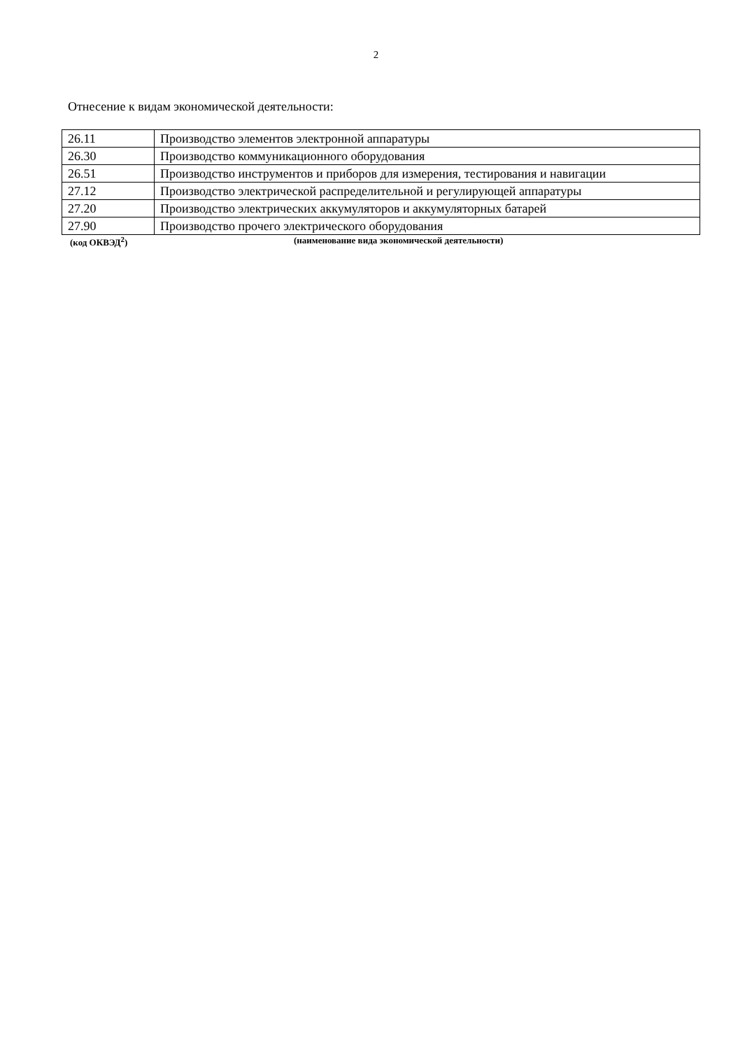2
Отнесение к видам экономической деятельности:
| 26.11 | Производство элементов электронной аппаратуры |
| 26.30 | Производство коммуникационного оборудования |
| 26.51 | Производство инструментов и приборов для измерения, тестирования и навигации |
| 27.12 | Производство электрической распределительной и регулирующей аппаратуры |
| 27.20 | Производство электрических аккумуляторов и аккумуляторных батарей |
| 27.90 | Производство прочего электрического оборудования |
(код ОКВЭД<sup>2</sup>) (наименование вида экономической деятельности)